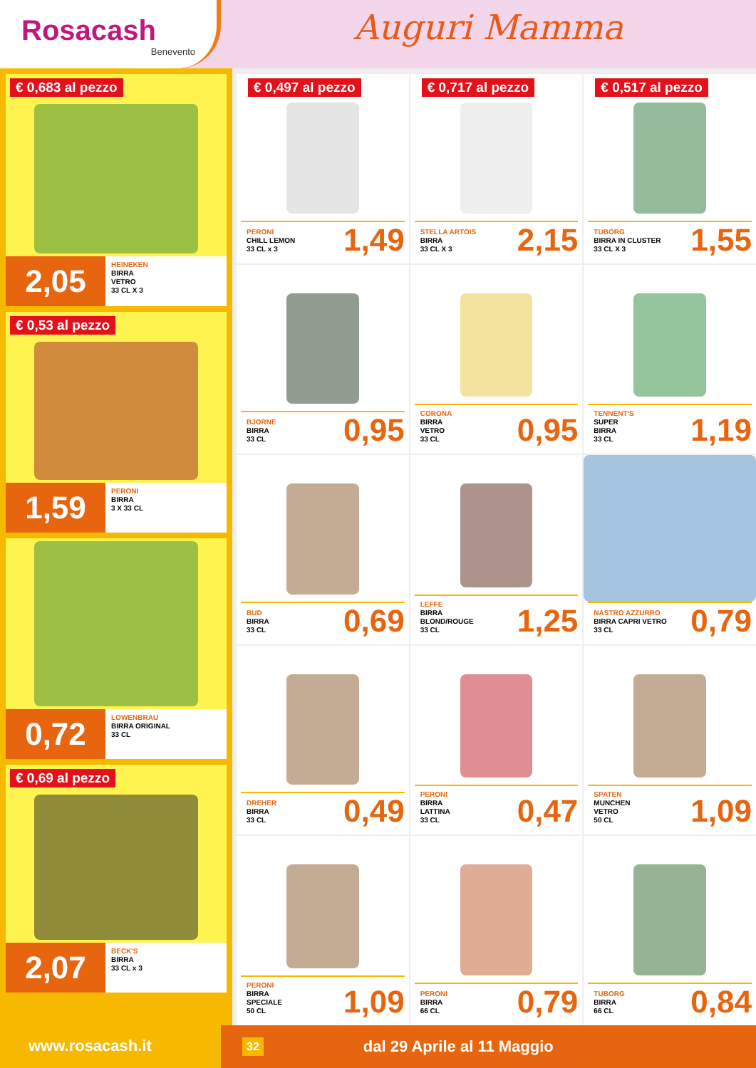Rosacash
Benevento
Auguri Mamma
€ 0,683 al pezzo
2,05
HEINEKEN
BIRRA
VETRO
33 CL X 3
€ 0,53 al pezzo
1,59
PERONI
BIRRA
3 X 33 CL
0,72
LOWENBRAU
BIRRA ORIGINAL
33 CL
€ 0,69 al pezzo
2,07
BECK'S
BIRRA
33 CL x 3
€ 0,497 al pezzo
PERONI
CHILL LEMON
33 CL x 3
1,49
€ 0,717 al pezzo
STELLA ARTOIS
BIRRA
33 CL X 3
2,15
€ 0,517 al pezzo
TUBORG
BIRRA IN CLUSTER
33 CL X 3
1,55
BJORNE
BIRRA
33 CL
0,95
CORONA
BIRRA
VETRO
33 CL
0,95
TENNENT'S
SUPER
BIRRA
33 CL
1,19
BUD
BIRRA
33 CL
0,69
LEFFE
BIRRA
BLOND/ROUGE
33 CL
1,25
NASTRO AZZURRO
BIRRA CAPRI VETRO
33 CL
0,79
DREHER
BIRRA
33 CL
0,49
PERONI
BIRRA
LATTINA
33 CL
0,47
SPATEN
MUNCHEN
VETRO
50 CL
1,09
PERONI
BIRRA
SPECIALE
50 CL
1,09
PERONI
BIRRA
66 CL
0,79
TUBORG
BIRRA
66 CL
0,84
www.rosacash.it
32 dal 29 Aprile al 11 Maggio